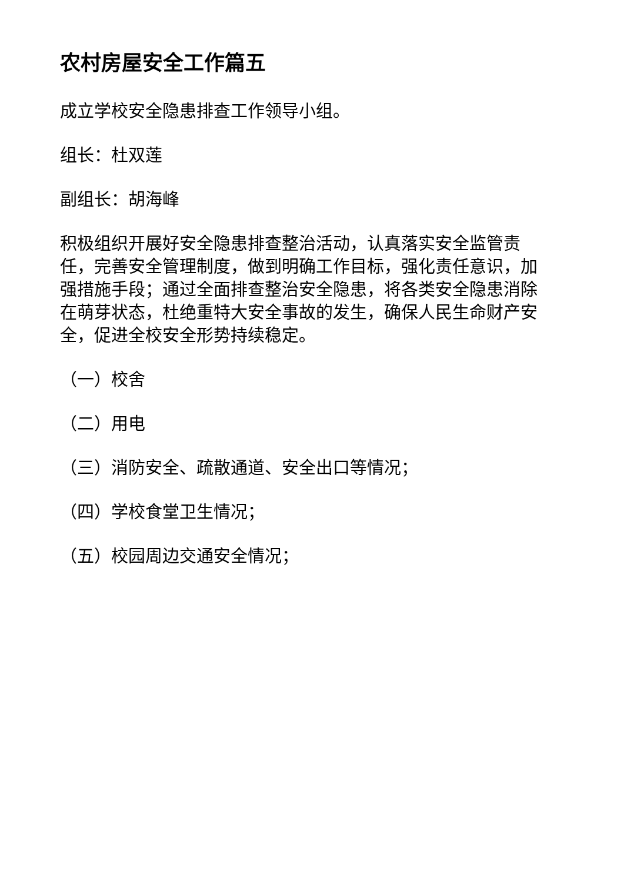农村房屋安全工作篇五
成立学校安全隐患排查工作领导小组。
组长：杜双莲
副组长：胡海峰
积极组织开展好安全隐患排查整治活动，认真落实安全监管责任，完善安全管理制度，做到明确工作目标，强化责任意识，加强措施手段；通过全面排查整治安全隐患，将各类安全隐患消除在萌芽状态，杜绝重特大安全事故的发生，确保人民生命财产安全，促进全校安全形势持续稳定。
（一）校舍
（二）用电
（三）消防安全、疏散通道、安全出口等情况；
（四）学校食堂卫生情况；
（五）校园周边交通安全情况；